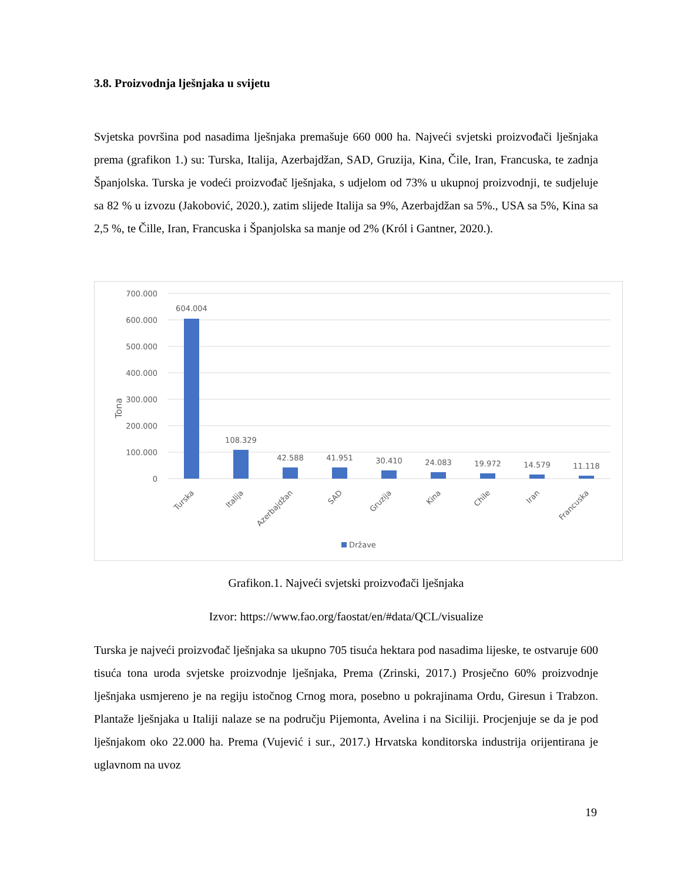3.8. Proizvodnja lješnjaka u svijetu
Svjetska površina pod nasadima lješnjaka premašuje 660 000 ha. Najveći svjetski proizvođači lješnjaka prema (grafikon 1.) su: Turska, Italija, Azerbajdžan, SAD, Gruzija, Kina, Čile, Iran, Francuska, te zadnja Španjolska. Turska je vodeći proizvođač lješnjaka, s udjelom od 73% u ukupnoj proizvodnji, te sudjeluje sa 82 % u izvozu (Jakobović, 2020.), zatim slijede Italija sa 9%, Azerbajdžan sa 5%., USA sa 5%, Kina sa 2,5 %, te Čille, Iran, Francuska i Španjolska sa manje od 2% (Król i Gantner, 2020.).
700.000
600.000
500.000
400.000
300.000
200.000
100.000
0
Tona
604.004
108.329
42.588
41.951
30.410
24.083
19.972
14.579
11.118
Turska
Italija
Azerbajdžan
SAD
Gruzija
Kina
Chile
Iran
Francuska
Države
Grafikon.1. Najveći svjetski proizvođači lješnjaka
Izvor: https://www.fao.org/faostat/en/#data/QCL/visualize
Turska je najveći proizvođač lješnjaka sa ukupno 705 tisuća hektara pod nasadima lijeske, te ostvaruje 600 tisuća tona uroda svjetske proizvodnje lješnjaka, Prema (Zrinski, 2017.) Prosječno 60% proizvodnje lješnjaka usmjereno je na regiju istočnog Crnog mora, posebno u pokrajinama Ordu, Giresun i Trabzon. Plantaže lješnjaka u Italiji nalaze se na području Pijemonta, Avelina i na Siciliji. Procjenjuje se da je pod lješnjakom oko 22.000 ha. Prema (Vujević i sur., 2017.) Hrvatska konditorska industrija orijentirana je uglavnom na uvoz
19